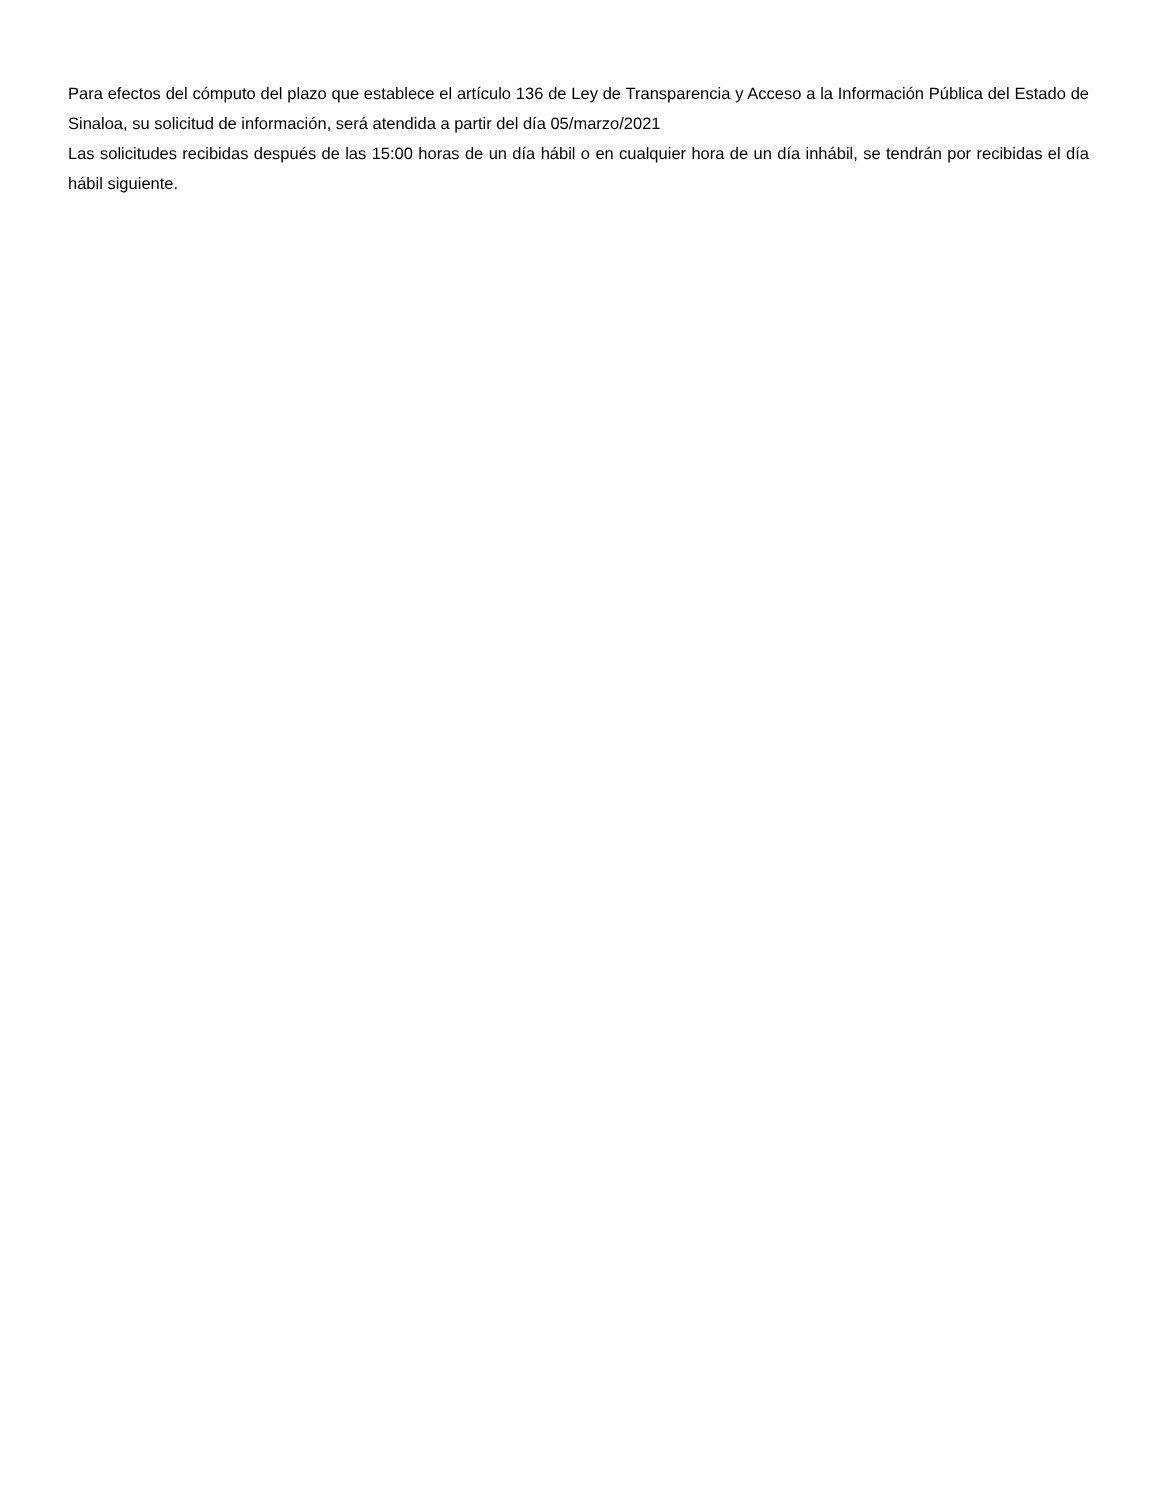Para efectos del cómputo del plazo que establece el artículo 136 de Ley de Transparencia y Acceso a la Información Pública del Estado de Sinaloa, su solicitud de información, será atendida a partir del día 05/marzo/2021
Las solicitudes recibidas después de las 15:00 horas de un día hábil o en cualquier hora de un día inhábil, se tendrán por recibidas el día hábil siguiente.